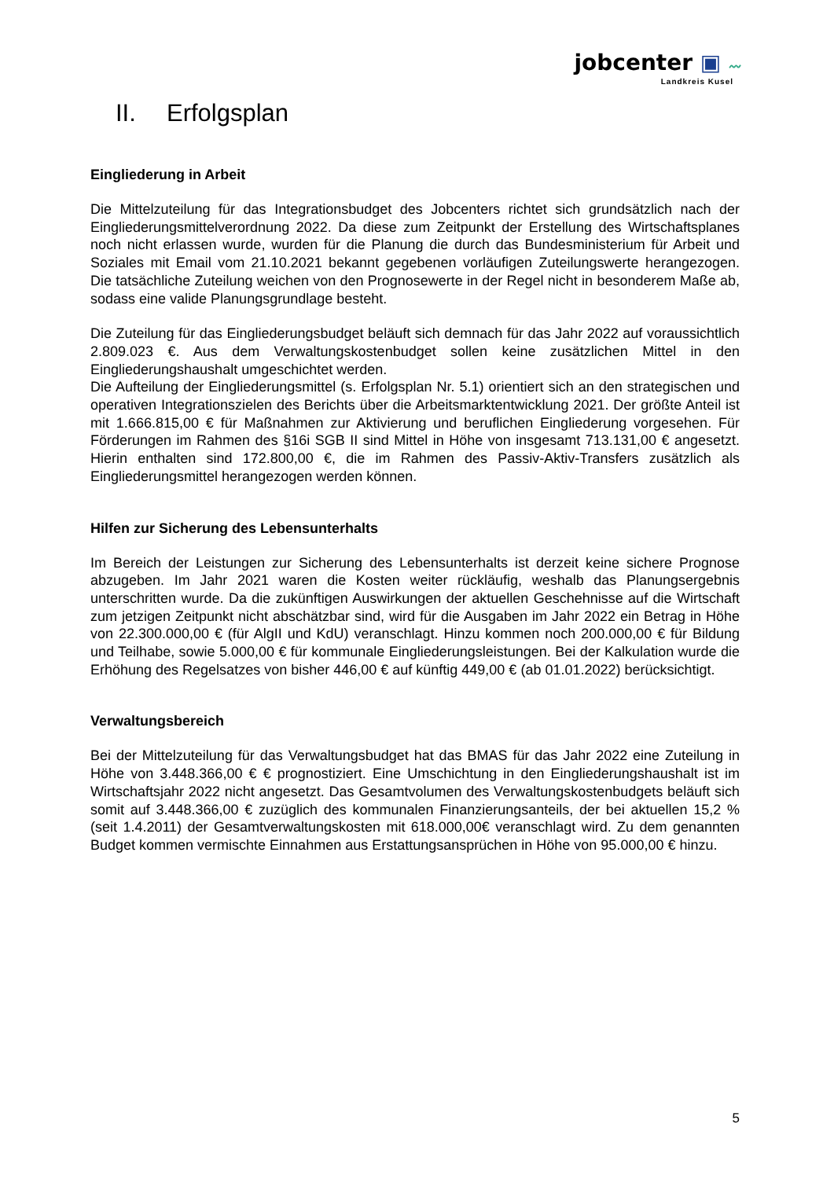jobcenter ▣ 〰
Landkreis Kusel
II. Erfolgsplan
Eingliederung in Arbeit
Die Mittelzuteilung für das Integrationsbudget des Jobcenters richtet sich grundsätzlich nach der Eingliederungsmittelverordnung 2022. Da diese zum Zeitpunkt der Erstellung des Wirtschaftsplanes noch nicht erlassen wurde, wurden für die Planung die durch das Bundesministerium für Arbeit und Soziales mit Email vom 21.10.2021 bekannt gegebenen vorläufigen Zuteilungswerte herangezogen. Die tatsächliche Zuteilung weichen von den Prognosewerte in der Regel nicht in besonderem Maße ab, sodass eine valide Planungsgrundlage besteht.
Die Zuteilung für das Eingliederungsbudget beläuft sich demnach für das Jahr 2022 auf voraussichtlich 2.809.023 €. Aus dem Verwaltungskostenbudget sollen keine zusätzlichen Mittel in den Eingliederungshaushalt umgeschichtet werden.
Die Aufteilung der Eingliederungsmittel (s. Erfolgsplan Nr. 5.1) orientiert sich an den strategischen und operativen Integrationszielen des Berichts über die Arbeitsmarktentwicklung 2021. Der größte Anteil ist mit 1.666.815,00 € für Maßnahmen zur Aktivierung und beruflichen Eingliederung vorgesehen. Für Förderungen im Rahmen des §16i SGB II sind Mittel in Höhe von insgesamt 713.131,00 € angesetzt. Hierin enthalten sind 172.800,00 €, die im Rahmen des Passiv-Aktiv-Transfers zusätzlich als Eingliederungsmittel herangezogen werden können.
Hilfen zur Sicherung des Lebensunterhalts
Im Bereich der Leistungen zur Sicherung des Lebensunterhalts ist derzeit keine sichere Prognose abzugeben. Im Jahr 2021 waren die Kosten weiter rückläufig, weshalb das Planungsergebnis unterschritten wurde. Da die zukünftigen Auswirkungen der aktuellen Geschehnisse auf die Wirtschaft zum jetzigen Zeitpunkt nicht abschätzbar sind, wird für die Ausgaben im Jahr 2022 ein Betrag in Höhe von 22.300.000,00 € (für AlgII und KdU) veranschlagt. Hinzu kommen noch 200.000,00 € für Bildung und Teilhabe, sowie 5.000,00 € für kommunale Eingliederungsleistungen. Bei der Kalkulation wurde die Erhöhung des Regelsatzes von bisher 446,00 € auf künftig 449,00 € (ab 01.01.2022) berücksichtigt.
Verwaltungsbereich
Bei der Mittelzuteilung für das Verwaltungsbudget hat das BMAS für das Jahr 2022 eine Zuteilung in Höhe von 3.448.366,00 € € prognostiziert. Eine Umschichtung in den Eingliederungshaushalt ist im Wirtschaftsjahr 2022 nicht angesetzt. Das Gesamtvolumen des Verwaltungskostenbudgets beläuft sich somit auf 3.448.366,00 € zuzüglich des kommunalen Finanzierungsanteils, der bei aktuellen 15,2 % (seit 1.4.2011) der Gesamtverwaltungskosten mit 618.000,00€ veranschlagt wird. Zu dem genannten Budget kommen vermischte Einnahmen aus Erstattungsansprüchen in Höhe von 95.000,00 € hinzu.
5